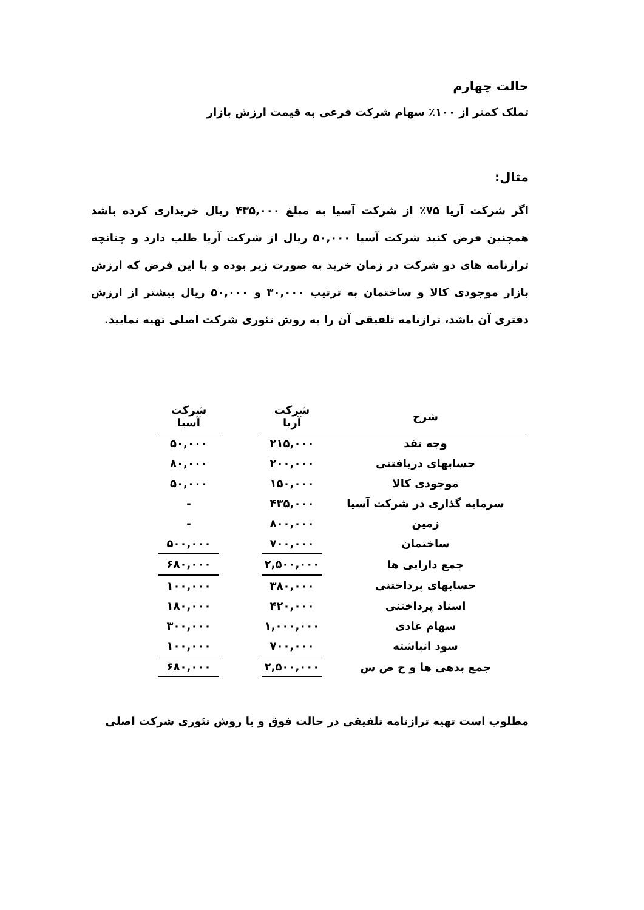حالت چهارم
تملک کمتر از ۱۰۰٪ سهام شرکت فرعی به قیمت ارزش بازار
مثال:
اگر شرکت آریا ۷۵٪ از شرکت آسیا به مبلغ ۴۳۵,۰۰۰ ریال خریداری کرده باشد همچنین فرض کنید شرکت آسیا ۵۰,۰۰۰ ریال از شرکت آریا طلب دارد و چنانچه ترازنامه های دو شرکت در زمان خرید به صورت زیر بوده و با این فرض که ارزش بازار موجودی کالا و ساختمان به ترتیب ۳۰,۰۰۰ و ۵۰,۰۰۰ ریال بیشتر از ارزش دفتری آن باشد، ترازنامه تلفیقی آن را به روش تئوری شرکت اصلی تهیه نمایید.
| شرح | شرکت آریا | | شرکت آسیا |
| وجه نقد | ۲۱۵,۰۰۰ | | ۵۰,۰۰۰ |
| حسابهای دریافتنی | ۲۰۰,۰۰۰ | | ۸۰,۰۰۰ |
| موجودی کالا | ۱۵۰,۰۰۰ | | ۵۰,۰۰۰ |
| سرمایه گذاری در شرکت آسیا | ۴۳۵,۰۰۰ | | - |
| زمین | ۸۰۰,۰۰۰ | | - |
| ساختمان | ۷۰۰,۰۰۰ | | ۵۰۰,۰۰۰ |
| جمع دارایی ها | ۲,۵۰۰,۰۰۰ | | ۶۸۰,۰۰۰ |
| حسابهای پرداختنی | ۳۸۰,۰۰۰ | | ۱۰۰,۰۰۰ |
| اسناد پرداختنی | ۴۲۰,۰۰۰ | | ۱۸۰,۰۰۰ |
| سهام عادی | ۱,۰۰۰,۰۰۰ | | ۳۰۰,۰۰۰ |
| سود انباشته | ۷۰۰,۰۰۰ | | ۱۰۰,۰۰۰ |
| جمع بدهی ها و ح ص س | ۲,۵۰۰,۰۰۰ | | ۶۸۰,۰۰۰ |
مطلوب است تهیه ترازنامه تلفیقی در حالت فوق و با روش تئوری شرکت اصلی